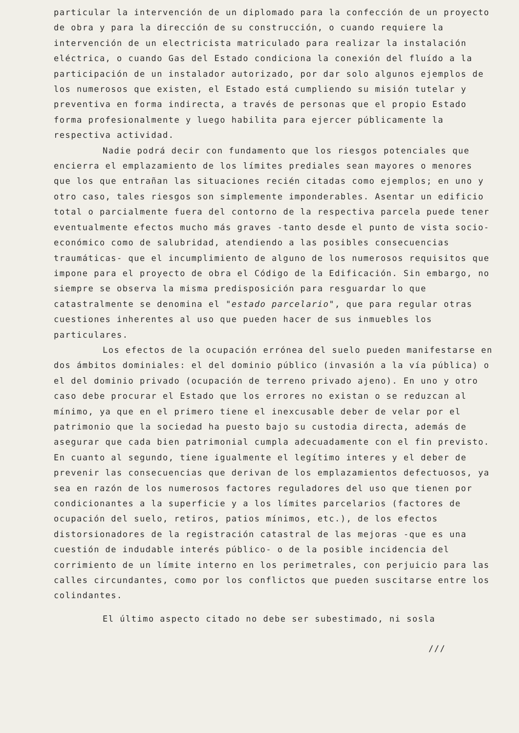particular la intervención de un diplomado para la confección de un proyecto de obra y para la dirección de su construcción, o cuando requiere la intervención de un electricista matriculado para realizar la instalación eléctrica, o cuando Gas del Estado condiciona la conexión del fluído a la participación de un instalador autorizado, por dar solo algunos ejemplos de los numerosos que existen, el Estado está cumpliendo su misión tutelar y preventiva en forma indirecta, a través de personas que el propio Estado forma profesionalmente y luego habilita para ejercer públicamente la respectiva actividad.
Nadie podrá decir con fundamento que los riesgos potenciales que encierra el emplazamiento de los límites prediales sean mayores o menores que los que entrañan las situaciones recién citadas como ejemplos; en uno y otro caso, tales riesgos son simplemente imponderables. Asentar un edificio total o parcialmente fuera del contorno de la respectiva parcela puede tener eventualmente efectos mucho más graves -tanto desde el punto de vista socio-económico como de salubridad, atendiendo a las posibles consecuencias traumáticas- que el incumplimiento de alguno de los numerosos requisitos que impone para el proyecto de obra el Código de la Edificación. Sin embargo, no siempre se observa la misma predisposición para resguardar lo que catastralmente se denomina el "estado parcelario", que para regular otras cuestiones inherentes al uso que pueden hacer de sus inmuebles los particulares.
Los efectos de la ocupación errónea del suelo pueden manifestarse en dos ámbitos dominiales: el del dominio público (invasión a la vía pública) o el del dominio privado (ocupación de terreno privado ajeno). En uno y otro caso debe procurar el Estado que los errores no existan o se reduzcan al mínimo, ya que en el primero tiene el inexcusable deber de velar por el patrimonio que la sociedad ha puesto bajo su custodia directa, además de asegurar que cada bien patrimonial cumpla adecuadamente con el fin previsto. En cuanto al segundo, tiene igualmente el legítimo interes y el deber de prevenir las consecuencias que derivan de los emplazamientos defectuosos, ya sea en razón de los numerosos factores reguladores del uso que tienen por condicionantes a la superficie y a los límites parcelarios (factores de ocupación del suelo, retiros, patios mínimos, etc.), de los efectos distorsionadores de la registración catastral de las mejoras -que es una cuestión de indudable interés público- o de la posible incidencia del corrimiento de un límite interno en los perimetrales, con perjuicio para las calles circundantes, como por los conflictos que pueden suscitarse entre los colindantes.
El último aspecto citado no debe ser subestimado, ni sosla
///